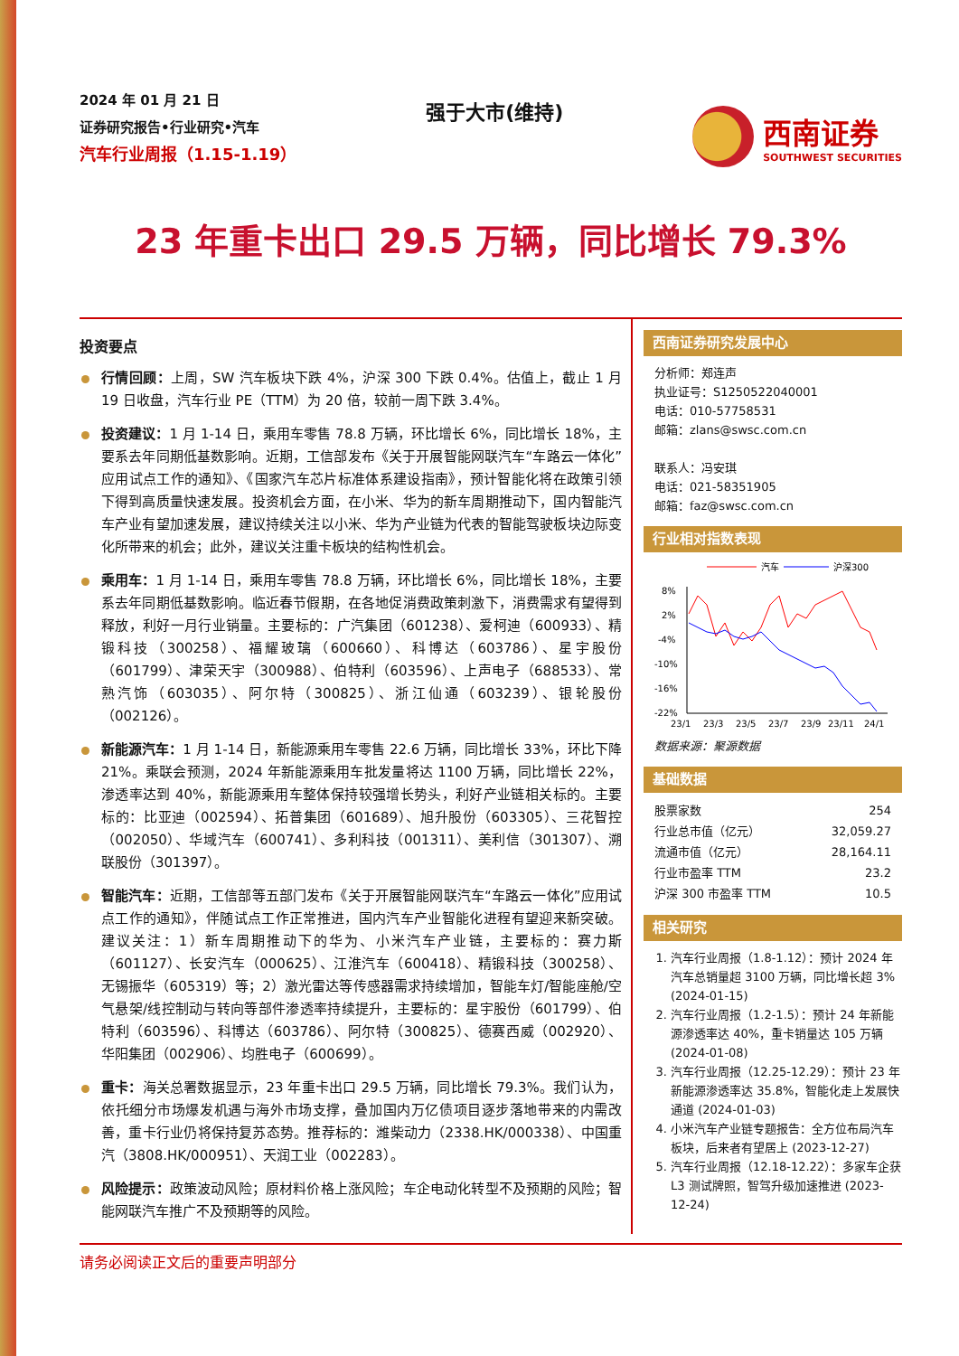2024 年 01 月 21 日
证券研究报告•行业研究•汽车
汽车行业周报（1.15-1.19）
强于大市(维持)
西南证券
SOUTHWEST SECURITIES
23 年重卡出口 29.5 万辆，同比增长 79.3%
投资要点
行情回顾：上周，SW 汽车板块下跌 4%，沪深 300 下跌 0.4%。估值上，截止 1 月 19 日收盘，汽车行业 PE（TTM）为 20 倍，较前一周下跌 3.4%。
投资建议：1 月 1-14 日，乘用车零售 78.8 万辆，环比增长 6%，同比增长 18%，主要系去年同期低基数影响。近期，工信部发布《关于开展智能网联汽车“车路云一体化”应用试点工作的通知》、《国家汽车芯片标准体系建设指南》，预计智能化将在政策引领下得到高质量快速发展。投资机会方面，在小米、华为的新车周期推动下，国内智能汽车产业有望加速发展，建议持续关注以小米、华为产业链为代表的智能驾驶板块边际变化所带来的机会；此外，建议关注重卡板块的结构性机会。
乘用车：1 月 1-14 日，乘用车零售 78.8 万辆，环比增长 6%，同比增长 18%，主要系去年同期低基数影响。临近春节假期，在各地促消费政策刺激下，消费需求有望得到释放，利好一月行业销量。主要标的：广汽集团（601238）、爱柯迪（600933）、精锻科技（300258）、福耀玻璃（600660）、科博达（603786）、星宇股份（601799）、津荣天宇（300988）、伯特利（603596）、上声电子（688533）、常熟汽饰（603035）、阿尔特（300825）、浙江仙通（603239）、银轮股份（002126）。
新能源汽车：1 月 1-14 日，新能源乘用车零售 22.6 万辆，同比增长 33%，环比下降 21%。乘联会预测，2024 年新能源乘用车批发量将达 1100 万辆，同比增长 22%，渗透率达到 40%，新能源乘用车整体保持较强增长势头，利好产业链相关标的。主要标的：比亚迪（002594）、拓普集团（601689）、旭升股份（603305）、三花智控（002050）、华域汽车（600741）、多利科技（001311）、美利信（301307）、溯联股份（301397）。
智能汽车：近期，工信部等五部门发布《关于开展智能网联汽车“车路云一体化”应用试点工作的通知》，伴随试点工作正常推进，国内汽车产业智能化进程有望迎来新突破。建议关注：1）新车周期推动下的华为、小米汽车产业链，主要标的：赛力斯（601127）、长安汽车（000625）、江淮汽车（600418）、精锻科技（300258）、无锡振华（605319）等；2）激光雷达等传感器需求持续增加，智能车灯/智能座舱/空气悬架/线控制动与转向等部件渗透率持续提升，主要标的：星宇股份（601799）、伯特利（603596）、科博达（603786）、阿尔特（300825）、德赛西威（002920）、华阳集团（002906）、均胜电子（600699）。
重卡：海关总署数据显示，23 年重卡出口 29.5 万辆，同比增长 79.3%。我们认为，依托细分市场爆发机遇与海外市场支撑，叠加国内万亿债项目逐步落地带来的内需改善，重卡行业仍将保持复苏态势。推荐标的：潍柴动力（2338.HK/000338）、中国重汽（3808.HK/000951）、天润工业（002283）。
风险提示：政策波动风险；原材料价格上涨风险；车企电动化转型不及预期的风险；智能网联汽车推广不及预期等的风险。
西南证券研究发展中心
分析师：郑连声
执业证号：S1250522040001
电话：010-57758531
邮箱：zlans@swsc.com.cn
联系人：冯安琪
电话：021-58351905
邮箱：faz@swsc.com.cn
行业相对指数表现
汽车
沪深300
8%
2%
-4%
-10%
-16%
-22%
23/1
23/3
23/5
23/7
23/9
23/11
24/1
数据来源：聚源数据
基础数据
| 股票家数 | 254 |
| 行业总市值（亿元） | 32,059.27 |
| 流通市值（亿元） | 28,164.11 |
| 行业市盈率 TTM | 23.2 |
| 沪深 300 市盈率 TTM | 10.5 |
相关研究
1. 汽车行业周报（1.8-1.12）：预计 2024 年汽车总销量超 3100 万辆，同比增长超 3% (2024-01-15)
2. 汽车行业周报（1.2-1.5）：预计 24 年新能源渗透率达 40%，重卡销量达 105 万辆 (2024-01-08)
3. 汽车行业周报（12.25-12.29）：预计 23 年新能源渗透率达 35.8%，智能化走上发展快通道 (2024-01-03)
4. 小米汽车产业链专题报告：全方位布局汽车板块，后来者有望居上 (2023-12-27)
5. 汽车行业周报（12.18-12.22）：多家车企获 L3 测试牌照，智驾升级加速推进 (2023-12-24)
请务必阅读正文后的重要声明部分